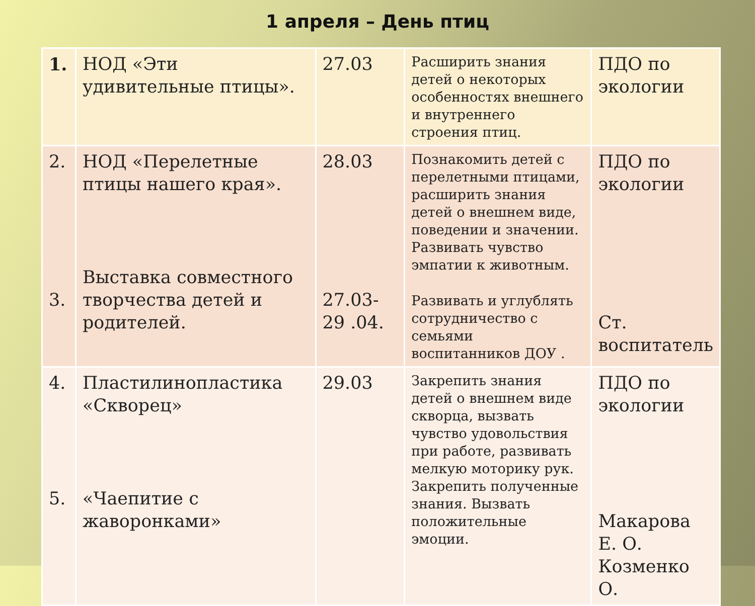1 апреля – День птиц
| 1. | НОД «Эти удивительные птицы». | 27.03 | Расширить знания детей о некоторых особенностях внешнего и внутреннего строения птиц. | ПДО по экологии |
| 2. 3. | НОД «Перелетные птицы нашего края». Выставка совместного творчества детей и родителей. | 28.03 27.03-29 .04. | Познакомить детей с перелетными птицами, расширить знания детей о внешнем виде, поведении и значении. Развивать чувство эмпатии к животным. Развивать и углублять сотрудничество с семьями воспитанников ДОУ . | ПДО по экологии Ст. воспитатель |
| 4. 5. | Пластилинопластика «Скворец» «Чаепитие с жаворонками» | 29.03 | Закрепить знания детей о внешнем виде скворца, вызвать чувство удовольствия при работе, развивать мелкую моторику рук. Закрепить полученные знания. Вызвать положительные эмоции. | ПДО по экологии Макарова Е. О. Козменко О. |